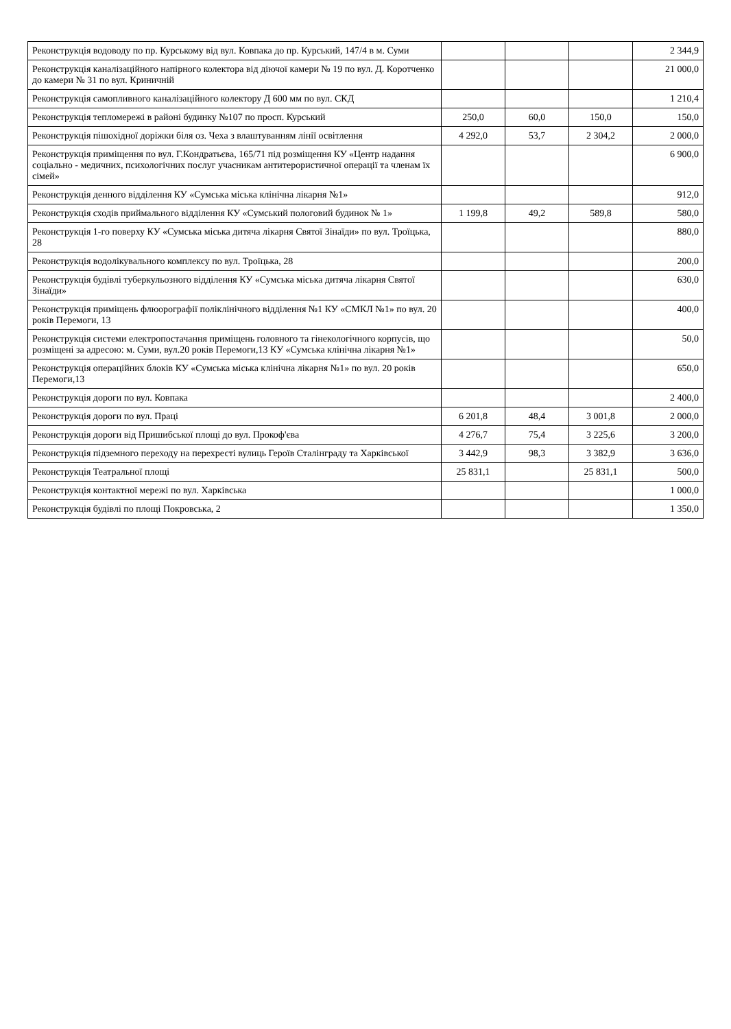| Реконструкція водоводу по пр. Курському від вул. Ковпака до пр. Курський, 147/4 в м. Суми | | | | 2 344,9 |
| Реконструкція каналізаційного напірного колектора від діючої камери № 19 по вул. Д. Коротченко до камери № 31 по вул. Криничній | | | | 21 000,0 |
| Реконструкція самопливного каналізаційного колектору Д 600 мм по вул. СКД | | | | 1 210,4 |
| Реконструкція тепломережі в районі будинку №107 по просп. Курський | 250,0 | 60,0 | 150,0 | 150,0 |
| Реконструкція пішохідної доріжки біля оз. Чеха з влаштуванням лінії освітлення | 4 292,0 | 53,7 | 2 304,2 | 2 000,0 |
| Реконструкція приміщення по вул. Г.Кондратьєва, 165/71 під розміщення КУ «Центр надання соціально - медичних, психологічних послуг учасникам антитерористичної операції та членам їх сімей» | | | | 6 900,0 |
| Реконструкція денного відділення КУ «Сумська міська клінічна лікарня №1» | | | | 912,0 |
| Реконструкція сходів приймального відділення КУ «Сумський пологовий будинок № 1» | 1 199,8 | 49,2 | 589,8 | 580,0 |
| Реконструкція 1-го поверху КУ «Сумська міська дитяча лікарня Святої Зінаїди» по вул. Троїцька, 28 | | | | 880,0 |
| Реконструкція водолікувального комплексу по вул. Троїцька, 28 | | | | 200,0 |
| Реконструкція будівлі туберкульозного відділення КУ «Сумська міська дитяча лікарня Святої Зінаїди» | | | | 630,0 |
| Реконструкція приміщень флюорографії поліклінічного відділення №1 КУ «СМКЛ №1» по вул. 20 років Перемоги, 13 | | | | 400,0 |
| Реконструкція системи електропостачання приміщень головного та гінекологічного корпусів, що розміщені за адресою: м. Суми, вул.20 років Перемоги,13 КУ «Сумська клінічна лікарня №1» | | | | 50,0 |
| Реконструкція операційних блоків КУ «Сумська міська клінічна лікарня №1» по вул. 20 років Перемоги,13 | | | | 650,0 |
| Реконструкція дороги по вул. Ковпака | | | | 2 400,0 |
| Реконструкція дороги по вул. Праці | 6 201,8 | 48,4 | 3 001,8 | 2 000,0 |
| Реконструкція дороги від Пришибської площі до вул. Прокоф'єва | 4 276,7 | 75,4 | 3 225,6 | 3 200,0 |
| Реконструкція підземного переходу на перехресті вулиць Героїв Сталінграду та Харківської | 3 442,9 | 98,3 | 3 382,9 | 3 636,0 |
| Реконструкція Театральної площі | 25 831,1 | | 25 831,1 | 500,0 |
| Реконструкція контактної мережі по вул. Харківська | | | | 1 000,0 |
| Реконструкція будівлі по площі Покровська, 2 | | | | 1 350,0 |